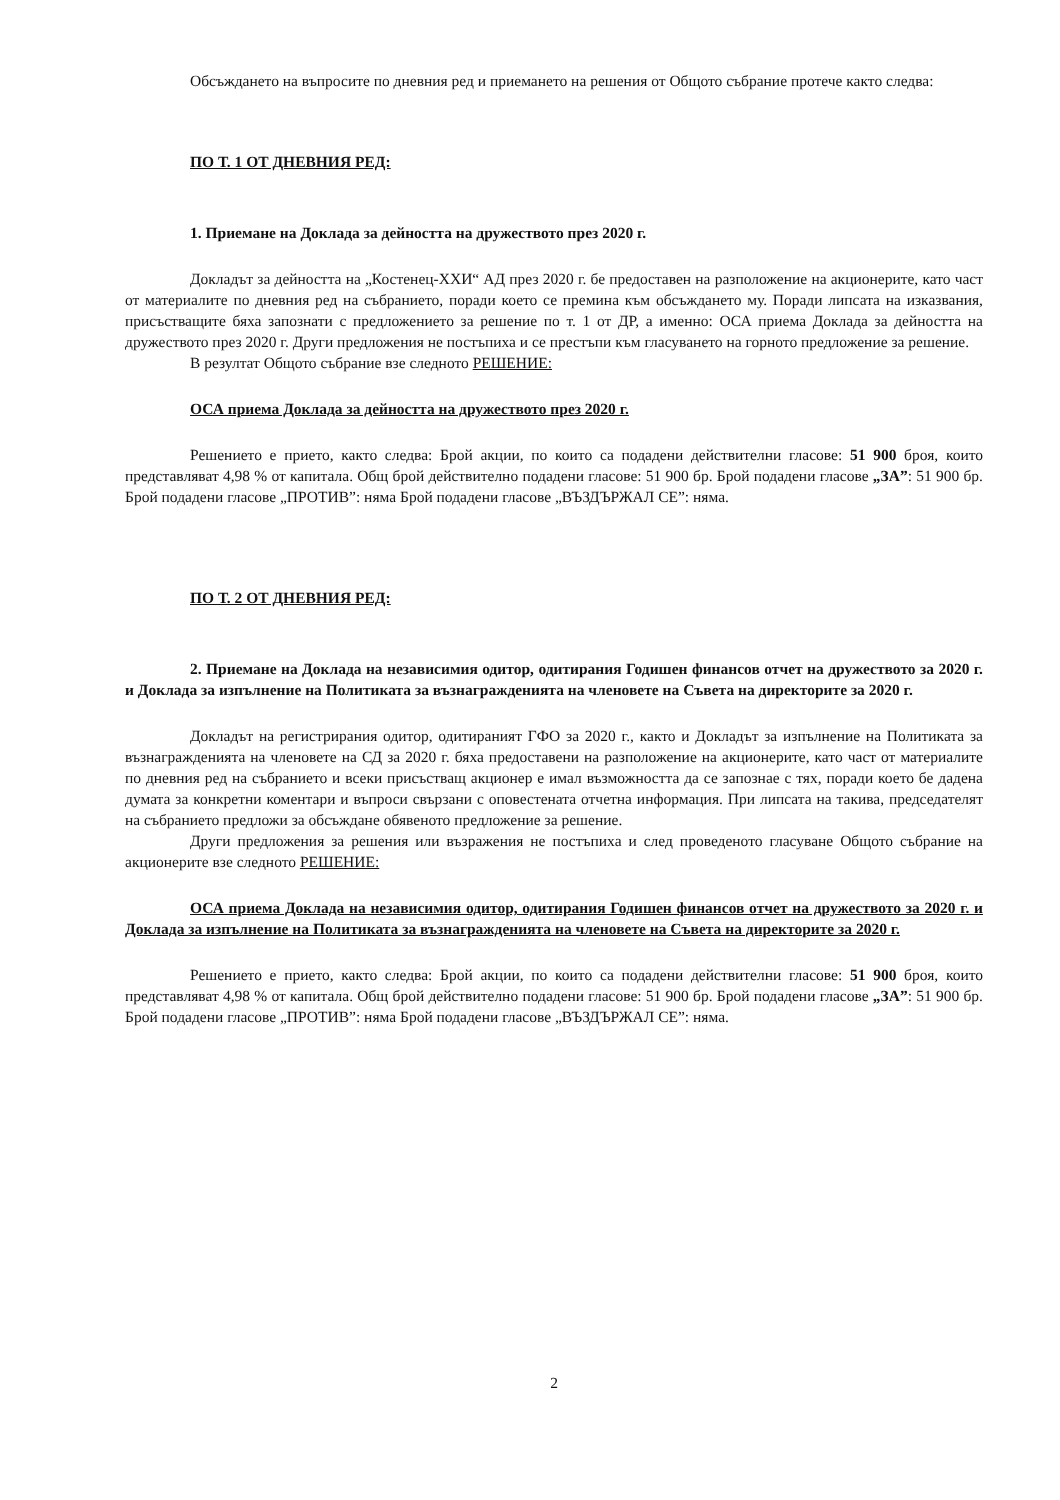Обсъждането на въпросите по дневния ред и приемането на решения от Общото събрание протече както следва:
ПО Т. 1 ОТ ДНЕВНИЯ РЕД:
1. Приемане на Доклада за дейността на дружеството през 2020 г.
Докладът за дейността на „Костенец-ХХИ“ АД през 2020 г. бе предоставен на разположение на акционерите, като част от материалите по дневния ред на събранието, поради което се премина към обсъждането му. Поради липсата на изказвания, присъстващите бяха запознати с предложението за решение по т. 1 от ДР, а именно: ОСА приема Доклада за дейността на дружеството през 2020 г. Други предложения не постъпиха и се престъпи към гласуването на горното предложение за решение.
В резултат Общото събрание взе следното РЕШЕНИЕ:
ОСА приема Доклада за дейността на дружеството през 2020 г.
Решението е прието, както следва: Брой акции, по които са подадени действителни гласове: 51 900 броя, които представляват 4,98 % от капитала. Общ брой действително подадени гласове: 51 900 бр. Брой подадени гласове „ЗА”: 51 900 бр. Брой подадени гласове „ПРОТИВ”: няма Брой подадени гласове „ВЪЗДЪРЖАЛ СЕ”: няма.
ПО Т. 2 ОТ ДНЕВНИЯ РЕД:
2. Приемане на Доклада на независимия одитор, одитирания Годишен финансов отчет на дружеството за 2020 г. и Доклада за изпълнение на Политиката за възнагражденията на членовете на Съвета на директорите за 2020 г.
Докладът на регистрирания одитор, одитираният ГФО за 2020 г., както и Докладът за изпълнение на Политиката за възнагражденията на членовете на СД за 2020 г. бяха предоставени на разположение на акционерите, като част от материалите по дневния ред на събранието и всеки присъстващ акционер е имал възможността да се запознае с тях, поради което бе дадена думата за конкретни коментари и въпроси свързани с оповестената отчетна информация. При липсата на такива, председателят на събранието предложи за обсъждане обявеното предложение за решение.
Други предложения за решения или възражения не постъпиха и след проведеното гласуване Общото събрание на акционерите взе следното РЕШЕНИЕ:
ОСА приема Доклада на независимия одитор, одитирания Годишен финансов отчет на дружеството за 2020 г. и Доклада за изпълнение на Политиката за възнагражденията на членовете на Съвета на директорите за 2020 г.
Решението е прието, както следва: Брой акции, по които са подадени действителни гласове: 51 900 броя, които представляват 4,98 % от капитала. Общ брой действително подадени гласове: 51 900 бр. Брой подадени гласове „ЗА”: 51 900 бр. Брой подадени гласове „ПРОТИВ”: няма Брой подадени гласове „ВЪЗДЪРЖАЛ СЕ”: няма.
2